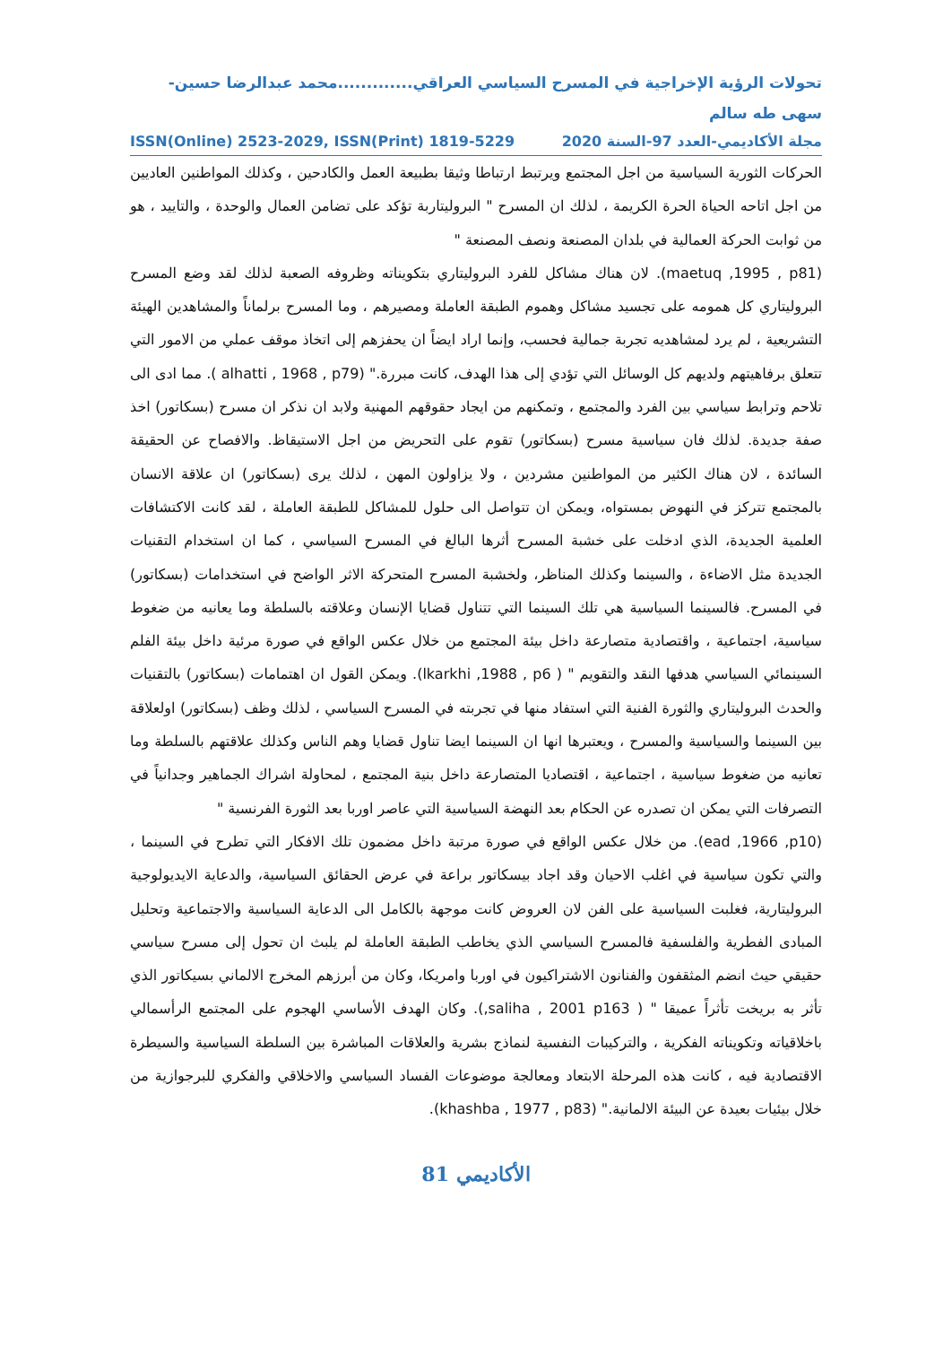تحولات الرؤية الإخراجية في المسرح السياسي العراقي.............محمد عبدالرضا حسين-سهى طه سالم
مجلة الأكاديمي-العدد 97-السنة 2020 ISSN(Online) 2523-2029, ISSN(Print) 1819-5229
الحركات الثورية السياسية من اجل المجتمع ويرتبط ارتباطا وثيقا بطبيعة العمل والكادحين ، وكذلك المواطنين العاديين من اجل اتاحه الحياة الحرة الكريمة ، لذلك ان المسرح " البروليتاربة تؤكد على تضامن العمال والوحدة ، والتاييد ، هو من ثوابت الحركة العمالية في بلدان المصنعة ونصف المصنعة "
(maetuq ,1995 , p81). لان هناك مشاكل للفرد البروليتاري بتكويناته وظروفه الصعبة لذلك لقد وضع المسرح البروليتاري كل همومه على تجسيد مشاكل وهموم الطبقة العاملة ومصيرهم ، وما المسرح برلماناً والمشاهدين الهيئة التشريعية ، لم يرد لمشاهديه تجربة جمالية فحسب، وإنما اراد ايضاً ان يحفزهم إلى اتخاذ موقف عملي من الامور التي تتعلق برفاهيتهم ولديهم كل الوسائل التي تؤدي إلى هذا الهدف، كانت مبررة." (alhatti , 1968 , p79 ). مما ادى الى تلاحم وترابط سياسي بين الفرد والمجتمع ، وتمكنهم من ايجاد حقوقهم المهنية ولابد ان نذكر ان مسرح (بسكاتور) اخذ صفة جديدة. لذلك فان سياسية مسرح (بسكاتور) تقوم على التحريض من اجل الاستيقاظ. والافصاح عن الحقيقة السائدة ، لان هناك الكثير من المواطنين مشردين ، ولا يزاولون المهن ، لذلك يرى (بسكاتور) ان علاقة الانسان بالمجتمع تتركز في النهوض بمستواه، ويمكن ان تتواصل الى حلول للمشاكل للطبقة العاملة ، لقد كانت الاكتشافات العلمية الجديدة، الذي ادخلت على خشبة المسرح أثرها البالغ في المسرح السياسي ، كما ان استخدام التقنيات الجديدة مثل الاضاءة ، والسينما وكذلك المناظر، ولخشبة المسرح المتحركة الاثر الواضح في استخدامات (بسكاتور) في المسرح. فالسينما السياسية هي تلك السينما التي تتناول قضايا الإنسان وعلاقته بالسلطة وما يعانيه من ضغوط سياسية، اجتماعية ، واقتصادية متصارعة داخل بيئة المجتمع من خلال عكس الواقع في صورة مرئية داخل بيئة الفلم السينمائي السياسي هدفها النقد والتقويم " ( lkarkhi ,1988 , p6). ويمكن القول ان اهتمامات (بسكاتور) بالتقنيات والحدث البروليتاري والثورة الفنية التي استفاد منها في تجربته في المسرح السياسي ، لذلك وظف (بسكاتور) اولعلاقة بين السينما والسياسية والمسرح ، ويعتبرها انها ان السينما ايضا تناول قضايا وهم الناس وكذلك علاقتهم بالسلطة وما تعانيه من ضغوط سياسية ، اجتماعية ، اقتصاديا المتصارعة داخل بنية المجتمع ، لمحاولة اشراك الجماهير وجدانياً في التصرفات التي يمكن ان تصدره عن الحكام بعد النهضة السياسية التي عاصر اوربا بعد الثورة الفرنسية "
(ead ,1966 ,p10). من خلال عكس الواقع في صورة مرتبة داخل مضمون تلك الافكار التي تطرح في السينما ، والتي تكون سياسية في اغلب الاحيان وقد اجاد بيسكاتور براعة في عرض الحقائق السياسية، والدعاية الايديولوجية البروليتارية، فغلبت السياسية على الفن لان العروض كانت موجهة بالكامل الى الدعاية السياسية والاجتماعية وتحليل المبادى الفطرية والفلسفية فالمسرح السياسي الذي يخاطب الطبقة العاملة لم يلبث ان تحول إلى مسرح سياسي حقيقي حيث انضم المثقفون والفنانون الاشتراكيون في اوربا وامريكا، وكان من أبرزهم المخرج الالماني بسيكاتور الذي تأثر به بريخت تأثراً عميقا " ( saliha , 2001 p163,). وكان الهدف الأساسي الهجوم على المجتمع الرأسمالي باخلاقياته وتكويناته الفكرية ، والتركيبات النفسية لنماذج بشرية والعلاقات المباشرة بين السلطة السياسية والسيطرة الاقتصادية فيه ، كانت هذه المرحلة الابتعاد ومعالجة موضوعات الفساد السياسي والاخلاقي والفكري للبرجوازية من خلال بيئيات بعيدة عن البيئة الالمانية." (khashba , 1977 , p83).
الأكاديمي 81